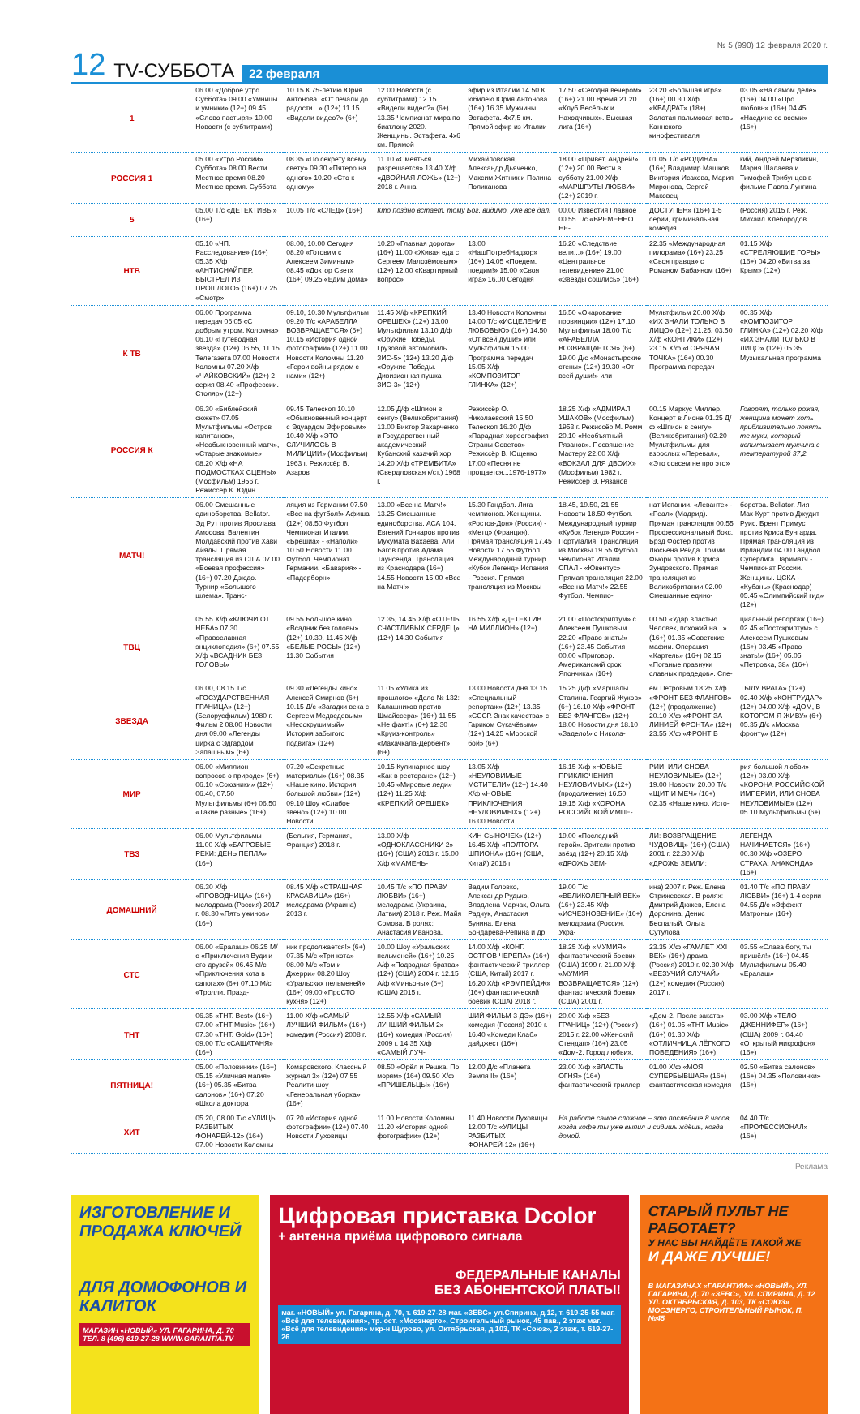№ 5 (990) 12 февраля 2020 г.
12 TV-СУББОТА 22 февраля
| 1 | 06.00 «Доброе утро. Суббота» 09.00 «Умницы и умники» (12+) 09.45 «Слово пастыря» 10.00 Новости (с субтитрами) | 10.15 К 75-летию Юрия Антонова. «От печали до радости...» (12+) 11.15 «Видели видео?» (6+) | 12.00 Новости (с субтитрами) 12.15 «Видели видео?» (6+) 13.35 Чемпионат мира по биатлону 2020. Женщины. Эстафета. 4х6 км. Прямой | эфир из Италии 14.50 К юбилею Юрия Антонова (16+) 16.35 Мужчины. Эстафета. 4х7,5 км. Прямой эфир из Италии | 17.50 «Сегодня вечером» (16+) 21.00 Время 21.20 «Клуб Весёлых и Находчивых». Высшая лига (16+) | 23.20 «Большая игра» (16+) 00.30 Х/ф «КВАДРАТ» (18+) Золотая пальмовая ветвь Каннского кинофестиваля | 03.05 «На самом деле» (16+) 04.00 «Про любовь» (16+) 04.45 «Наедине со всеми» (16+) |
| РОССИЯ 1 | 05.00 «Утро России». Суббота» 08.00 Вести Местное время 08.20 Местное время. Суббота | 08.35 «По секрету всему свету» 09.30 «Пятеро на одного» 10.20 «Сто к одному» | 11.10 «Смеяться разрешается» 13.40 Х/ф «ДВОЙНАЯ ЛОЖЬ» (12+) 2018 г. Анна | Михайловская, Александр Дьяченко, Максим Житник и Полина Поликанова | 18.00 «Привет, Андрей!» (12+) 20.00 Вести в субботу 21.00 Х/ф «МАРШРУТЫ ЛЮБВИ» (12+) 2019 г. | 01.05 Т/с «РОДИНА» (16+) Владимир Машков, Виктория Исакова, Мария Миронова, Сергей Маковец- | кий, Андрей Мерзликин, Мария Шалаева и Тимофей Трибунцев в фильме Павла Лунгина |
| 5 | 05.00 Т/с «ДЕТЕКТИВЫ» (16+) | 10.05 Т/с «СЛЕД» (16+) | Кто поздно встаёт, тому Бог, видимо, уже всё дал! | | 00.00 Известия Главное 00.55 Т/с «ВРЕМЕННО НЕ- | ДОСТУПЕН» (16+) 1-5 серии, криминальная комедия | (Россия) 2015 г. Реж. Михаил Хлебородов |
| НТВ | 05.10 «ЧП. Расследование» (16+) 05.35 Х/ф «АНТИСНАЙПЕР. ВЫСТРЕЛ ИЗ ПРОШЛОГО» (16+) 07.25 «Смотр» | 08.00, 10.00 Сегодня 08.20 «Готовим с Алексеем Зиминым» 08.45 «Доктор Свет» (16+) 09.25 «Едим дома» | 10.20 «Главная дорога» (16+) 11.00 «Живая еда с Сергеем Малозёмовым» (12+) 12.00 «Квартирный вопрос» | 13.00 «НашПотребНадзор» (16+) 14.05 «Поедем, поедим!» 15.00 «Своя игра» 16.00 Сегодня | 16.20 «Следствие вели...» (16+) 19.00 «Центральное телевидение» 21.00 «Звёзды сошлись» (16+) | 22.35 «Международная пилорама» (16+) 23.25 «Своя правда» с Романом Бабаяном (16+) | 01.15 Х/ф «СТРЕЛЯЮЩИЕ ГОРЫ» (16+) 04.20 «Битва за Крым» (12+) |
| К ТВ | 06.00 Программа передач 06.05 «С добрым утром, Коломна» 06.10 «Путеводная звезда» (12+) 06.55, 11.15 Телегазета 07.00 Новости Коломны 07.20 Х/ф «ЧАЙКОВСКИЙ» (12+) 2 серия 08.40 «Профессии. Столяр» (12+) | 09.10, 10.30 Мультфильм 09.20 Т/с «АРАБЕЛЛА ВОЗВРАЩАЕТСЯ» (6+) 10.15 «История одной фотографии» (12+) 11.00 Новости Коломны 11.20 «Герои войны рядом с нами» (12+) | 11.45 Х/ф «КРЕПКИЙ ОРЕШЕК» (12+) 13.00 Мультфильм 13.10 Д/ф «Оружие Победы. Грузовой автомобиль ЗИС-5» (12+) 13.20 Д/ф «Оружие Победы. Дивизионная пушка ЗИС-3» (12+) | 13.40 Новости Коломны 14.00 Т/с «ИСЦЕЛЕНИЕ ЛЮБОВЬЮ» (16+) 14.50 «От всей души!» или Мультфильм 15.00 Программа передач 15.05 Х/ф «КОМПОЗИТОР ГЛИНКА» (12+) | 16.50 «Очарование провинции» (12+) 17.10 Мультфильм 18.00 Т/с «АРАБЕЛЛА ВОЗВРАЩАЕТСЯ» (6+) 19.00 Д/с «Монастырские стены» (12+) 19.30 «От всей души!» или | Мультфильм 20.00 Х/ф «ИХ ЗНАЛИ ТОЛЬКО В ЛИЦО» (12+) 21.25, 03.50 Х/ф «КОНТИКИ» (12+) 23.15 Х/ф «ГОРЯЧАЯ ТОЧКА» (16+) 00.30 Программа передач | 00.35 Х/ф «КОМПОЗИТОР ГЛИНКА» (12+) 02.20 Х/ф «ИХ ЗНАЛИ ТОЛЬКО В ЛИЦО» (12+) 05.35 Музыкальная программа |
| РОССИЯ К | 06.30 «Библейский сюжет» 07.05 Мультфильмы «Остров капитанов», «Необыкновенный матч», «Старые знакомые» 08.20 Х/ф «НА ПОДМОСТКАХ СЦЕНЫ» (Мосфильм) 1956 г. Режиссёр К. Юдин | 09.45 Телескоп 10.10 «Обыкновенный концерт с Эдуардом Эфировым» 10.40 Х/ф «ЭТО СЛУЧИЛОСЬ В МИЛИЦИИ» (Мосфильм) 1963 г. Режиссёр В. Азаров | 12.05 Д/ф «Шпион в сенгу» (Великобритания) 13.00 Виктор Захарченко и Государственный академический Кубанский казачий хор 14.20 Х/ф «ТРЕМБИТА» (Свердловская к/ст.) 1968 г. | Режиссёр О. Николаевский 15.50 Телескоп 16.20 Д/ф «Парадная хореография Страны Советов» Режиссёр В. Ющенко 17.00 «Песня не прощается...1976-1977» | 18.25 Х/ф «АДМИРАЛ УШАКОВ» (Мосфильм) 1953 г. Режиссёр М. Ромм 20.10 «Необъятный Рязанов». Посвящение Мастеру 22.00 Х/ф «ВОКЗАЛ ДЛЯ ДВОИХ» (Мосфильм) 1982 г. Режиссёр Э. Рязанов | 00.15 Маркус Миллер. Концерт в Лионе 01.25 Д/ф «Шпион в сенгу» (Великобритания) 02.20 Мультфильмы для взрослых «Перевал», «Это совсем не про это» | Говорят, только рожая, женщина может хоть приблизительно понять те муки, который испытывает мужчина с температурой 37,2. |
| МАТЧ! | 06.00 Смешанные единоборства. Bellator. Эд Рут против Ярослава Амосова. Валентин Молдавский против Хави Айялы. Прямая трансляция из США 07.00 «Боевая профессия» (16+) 07.20 Дзюдо. Турнир «Большого шлема». Транс- | ляция из Германии 07.50 «Все на футбол!» Афиша (12+) 08.50 Футбол. Чемпионат Италии. «Брешиа» - «Наполи» 10.50 Новости 11.00 Футбол. Чемпионат Германии. «Бавария» - «Падерборн» | 13.00 «Все на Матч!» 13.25 Смешанные единоборства. АСА 104. Евгений Гончаров против Мухумата Вахаева. Али Багов против Адама Таунсенда. Трансляция из Краснодара (16+) 14.55 Новости 15.00 «Все на Матч!» | 15.30 Гандбол. Лига чемпионов. Женщины. «Ростов-Дон» (Россия) - «Метц» (Франция). Прямая трансляция 17.45 Новости 17.55 Футбол. Международный турнир «Кубок Легенд» Испания - Россия. Прямая трансляция из Москвы | 18.45, 19.50, 21.55 Новости 18.50 Футбол. Международный турнир «Кубок Легенд» Россия - Португалия. Трансляция из Москвы 19.55 Футбол. Чемпионат Италии. СПАЛ - «Ювентус» Прямая трансляция 22.00 «Все на Матч!» 22.55 Футбол. Чемпио- | нат Испании. «Леванте» - «Реал» (Мадрид). Прямая трансляция 00.55 Профессиональный бокс. Брэд Фостер против Люсьена Рейда. Томми Фьюри против Юриса Зундовского. Прямая трансляция из Великобритании 02.00 Смешанные едино- | борства. Bellator. Лия Мак-Курт против Джудит Руис. Брент Примус против Криса Бунгарда. Прямая трансляция из Ирландии 04.00 Гандбол. Суперлига Париматч - Чемпионат России. Женщины. ЦСКА - «Кубань» (Краснодар) 05.45 «Олимпийский гид» (12+) |
| ТВЦ | 05.55 Х/ф «КЛЮЧИ ОТ НЕБА» 07.30 «Православная энциклопедия» (6+) 07.55 Х/ф «ВСАДНИК БЕЗ ГОЛОВЫ» | 09.55 Большое кино. «Всадник без головы» (12+) 10.30, 11.45 Х/ф «БЕЛЫЕ РОСЫ» (12+) 11.30 События | 12.35, 14.45 Х/ф «ОТЕЛЬ СЧАСТЛИВЫХ СЕРДЕЦ» (12+) 14.30 События | 16.55 Х/ф «ДЕТЕКТИВ НА МИЛЛИОН» (12+) | 21.00 «Постскриптум» с Алексеем Пушковым 22.20 «Право знать!» (16+) 23.45 События 00.00 «Приговор. Американский срок Япончика» (16+) | 00.50 «Удар властью. Человек, похожий на...» (16+) 01.35 «Советские мафии. Операция «Картель» (16+) 02.15 «Поганые правнуки славных прадедов». Спе- | циальный репортаж (16+) 02.45 «Постскриптум» с Алексеем Пушковым (16+) 03.45 «Право знать!» (16+) 05.05 «Петровка, 38» (16+) |
| ЗВЕЗДА | 06.00, 08.15 Т/с «ГОСУДАРСТВЕННАЯ ГРАНИЦА» (12+) (Белорусфильм) 1980 г. Фильм 2 08.00 Новости дня 09.00 «Легенды цирка с Эдгардом Запашным» (6+) | 09.30 «Легенды кино» Алексей Смирнов (6+) 10.15 Д/с «Загадки века с Сергеем Медведевым» «Несокрушимый» История забытого подвига» (12+) | 11.05 «Улика из прошлого» «Дело № 132: Калашников против Шмайссера» (16+) 11.55 «Не факт!» (6+) 12.30 «Круиз-контроль» «Махачкала-Дербент» (6+) | 13.00 Новости дня 13.15 «Специальный репортаж» (12+) 13.35 «СССР. Знак качества» с Гариком Сукачёвым» (12+) 14.25 «Морской бой» (6+) | 15.25 Д/ф «Маршалы Сталина. Георгий Жуков» (6+) 16.10 Х/ф «ФРОНТ БЕЗ ФЛАНГОВ» (12+) 18.00 Новости дня 18.10 «Задело!» с Никола- | ем Петровым 18.25 Х/ф «ФРОНТ БЕЗ ФЛАНГОВ» (12+) (продолжение) 20.10 Х/ф «ФРОНТ ЗА ЛИНИЕЙ ФРОНТА» (12+) 23.55 Х/ф «ФРОНТ В | ТЫЛУ ВРАГА» (12+) 02.40 Х/ф «КОНТРУДАР» (12+) 04.00 Х/ф «ДОМ, В КОТОРОМ Я ЖИВУ» (6+) 05.35 Д/с «Москва фронту» (12+) |
| МИР | 06.00 «Миллион вопросов о природе» (6+) 06.10 «Союзники» (12+) 06.40, 07.50 Мультфильмы (6+) 06.50 «Такие разные» (16+) | 07.20 «Секретные материалы» (16+) 08.35 «Наше кино. История большой любви» (12+) 09.10 Шоу «Слабое звено» (12+) 10.00 Новости | 10.15 Кулинарное шоу «Как в ресторане» (12+) 10.45 «Мировые леди» (12+) 11.25 Х/ф «КРЕПКИЙ ОРЕШЕК» | 13.05 Х/ф «НЕУЛОВИМЫЕ МСТИТЕЛИ» (12+) 14.40 Х/ф «НОВЫЕ ПРИКЛЮЧЕНИЯ НЕУЛОВИМЫХ» (12+) 16.00 Новости | 16.15 Х/ф «НОВЫЕ ПРИКЛЮЧЕНИЯ НЕУЛОВИМЫХ» (12+) (продолжение) 16.50, 19.15 Х/ф «КОРОНА РОССИЙСКОЙ ИМПЕ- | РИИ, ИЛИ СНОВА НЕУЛОВИМЫЕ» (12+) 19.00 Новости 20.00 Т/с «ЩИТ И МЕЧ» (16+) 02.35 «Наше кино. Исто- | рия большой любви» (12+) 03.00 Х/ф «КОРОНА РОССИЙСКОЙ ИМПЕРИИ, ИЛИ СНОВА НЕУЛОВИМЫЕ» (12+) 05.10 Мультфильмы (6+) |
| ТВ3 | 06.00 Мультфильмы 11.00 Х/ф «БАГРОВЫЕ РЕКИ: ДЕНЬ ПЕПЛА» (16+) | (Бельгия, Германия, Франция) 2018 г. | 13.00 Х/ф «ОДНОКЛАССНИКИ 2» (16+) (США) 2013 г. 15.00 Х/ф «МАМЕНЬ- | КИН СЫНОЧЕК» (12+) 16.45 Х/ф «ПОЛТОРА ШПИОНА» (16+) (США, Китай) 2016 г. | 19.00 «Последний герой». Зрители против звёзд (12+) 20.15 Х/ф «ДРОЖЬ ЗЕМ- | ЛИ: ВОЗВРАЩЕНИЕ ЧУДОВИЩ» (16+) (США) 2001 г. 22.30 Х/ф «ДРОЖЬ ЗЕМЛИ: | ЛЕГЕНДА НАЧИНАЕТСЯ» (16+) 00.30 Х/ф «ОЗЕРО СТРАХА: АНАКОНДА» (16+) |
| ДОМАШНИЙ | 06.30 Х/ф «ПРОВОДНИЦА» (16+) мелодрама (Россия) 2017 г. 08.30 «Пять ужинов» (16+) | 08.45 Х/ф «СТРАШНАЯ КРАСАВИЦА» (16+) мелодрама (Украина) 2013 г. | 10.45 Т/с «ПО ПРАВУ ЛЮБВИ» (16+) мелодрама (Украина, Латвия) 2018 г. Реж. Майя Сомова. В ролях: Анастасия Иванова, | Вадим Головко, Александр Рудько, Владлена Марчак, Ольга Радчук, Анастасия Бунина, Елена Бондарева-Репина и др. | 19.00 Т/с «ВЕЛИКОЛЕПНЫЙ ВЕК» (16+) 23.45 Х/ф «ИСЧЕЗНОВЕНИЕ» (16+) мелодрама (Россия, Укра- | ина) 2007 г. Реж. Елена Стрижевская. В ролях: Дмитрий Дюжев, Елена Доронина, Денис Беспалый, Ольга Сутулова | 01.40 Т/с «ПО ПРАВУ ЛЮБВИ» (16+) 1-4 серии 04.55 Д/с «Эффект Матроны» (16+) |
| СТС | 06.00 «Ералаш» 06.25 М/с «Приключения Вуди и его друзей» 06.45 М/с «Приключения кота в сапогах» (6+) 07.10 М/с «Тролли. Празд- | ник продолжается!» (6+) 07.35 М/с «Три кота» 08.00 М/с «Том и Джерри» 08.20 Шоу «Уральских пельменей» (16+) 09.00 «ПроСТО кухня» (12+) | 10.00 Шоу «Уральских пельменей» (16+) 10.25 А/ф «Подводная братва» (12+) (США) 2004 г. 12.15 А/ф «Миньоны» (6+) (США) 2015 г. | 14.00 Х/ф «КОНГ. ОСТРОВ ЧЕРЕПА» (16+) фантастический триллер (США, Китай) 2017 г. 16.20 Х/ф «РЭМПЕЙДЖ» (16+) фантастический боевик (США) 2018 г. | 18.25 Х/ф «МУМИЯ» фантастический боевик (США) 1999 г. 21.00 Х/ф «МУМИЯ ВОЗВРАЩАЕТСЯ» (12+) фантастический боевик (США) 2001 г. | 23.35 Х/ф «ГАМЛЕТ XXI ВЕК» (16+) драма (Россия) 2010 г. 02.30 Х/ф «ВЕЗУЧИЙ СЛУЧАЙ» (12+) комедия (Россия) 2017 г. | 03.55 «Слава богу, ты пришёл!» (16+) 04.45 Мультфильмы 05.40 «Ералаш» |
| ТНТ | 06.35 «ТНТ. Best» (16+) 07.00 «ТНТ Music» (16+) 07.30 «ТНТ. Gold» (16+) 09.00 Т/с «САШАТАНЯ» (16+) | 11.00 Х/ф «САМЫЙ ЛУЧШИЙ ФИЛЬМ» (16+) комедия (Россия) 2008 г. | 12.55 Х/ф «САМЫЙ ЛУЧШИЙ ФИЛЬМ 2» (16+) комедия (Россия) 2009 г. 14.35 Х/ф «САМЫЙ ЛУЧ- | ШИЙ ФИЛЬМ 3-ДЭ» (16+) комедия (Россия) 2010 г. 16.40 «Комеди Клаб» дайджест (16+) | 20.00 Х/ф «БЕЗ ГРАНИЦ» (12+) (Россия) 2015 г. 22.00 «Женский Стендап» (16+) 23.05 «Дом-2. Город любви». | «Дом-2. После заката» (16+) 01.05 «ТНТ Music» (16+) 01.30 Х/ф «ОТЛИЧНИЦА ЛЁГКОГО ПОВЕДЕНИЯ» (16+) | 03.00 Х/ф «ТЕЛО ДЖЕННИФЕР» (16+) (США) 2009 г. 04.40 «Открытый микрофон» (16+) |
| ПЯТНИЦА! | 05.00 «Половинки» (16+) 05.15 «Уличная магия» (16+) 05.35 «Битва салонов» (16+) 07.20 «Школа доктора | Комаровского. Классный журнал 3» (12+) 07.55 Реалити-шоу «Генеральная уборка» (16+) | 08.50 «Орёл и Решка. По морям» (16+) 09.50 Х/ф «ПРИШЕЛЬЦЫ» (16+) | 12.00 Д/с «Планета Земля II» (16+) | 23.00 Х/ф «ВЛАСТЬ ОГНЯ» (16+) фантастический триллер | 01.00 Х/ф «МОЯ СУПЕРБЫВШАЯ» (16+) фантастическая комедия | 02.50 «Битва салонов» (16+) 04.35 «Половинки» (16+) |
| ХИТ | 05.20, 08.00 Т/с «УЛИЦЫ РАЗБИТЫХ ФОНАРЕЙ-12» (16+) 07.00 Новости Коломны | 07.20 «История одной фотографии» (12+) 07.40 Новости Луховицы | 11.00 Новости Коломны 11.20 «История одной фотографии» (12+) | 11.40 Новости Луховицы 12.00 Т/с «УЛИЦЫ РАЗБИТЫХ ФОНАРЕЙ-12» (16+) | На работе самое сложное – это последние 8 часов, когда кофе ты уже выпил и сидишь ждёшь, когда домой. | | 04.40 Т/с «ПРОФЕССИОНАЛ» (16+) |
Реклама
ИЗГОТОВЛЕНИЕ И ПРОДАЖА КЛЮЧЕЙ
ДЛЯ ДОМОФОНОВ И КАЛИТОК
МАГАЗИН «НОВЫЙ» УЛ. ГАГАРИНА, Д. 70 ТЕЛ. 8 (496) 619-27-28 WWW.GARANTIA.TV
Цифровая приставка Dcolor
+ антенна приёма цифрового сигнала
ФЕДЕРАЛЬНЫЕ КАНАЛЫ
БЕЗ АБОНЕНТСКОЙ ПЛАТЫ!
маг. «НОВЫЙ» ул. Гагарина, д. 70, т. 619-27-28 маг. «ЗЕВС» ул.Спирина, д.12, т. 619-25-55 маг. «Всё для телевидения», тр. ост. «Мосэнерго», Строительный рынок, 45 пав., 2 этаж маг. «Всё для телевидения» мкр-н Щурово, ул. Октябрьская, д.103, ТК «Союз», 2 этаж, т. 619-27-26
СТАРЫЙ ПУЛЬТ НЕ РАБОТАЕТ?
У НАС ВЫ НАЙДЁТЕ ТАКОЙ ЖЕ
И ДАЖЕ ЛУЧШЕ!
В МАГАЗИНАХ «ГАРАНТИИ»: «НОВЫЙ», УЛ. ГАГАРИНА, Д. 70 «ЗЕВС», УЛ. СПИРИНА, Д. 12 УЛ. ОКТЯБРЬСКАЯ, Д. 103, ТК «СОЮЗ» МОСЭНЕРГО, СТРОИТЕЛЬНЫЙ РЫНОК, П. №45